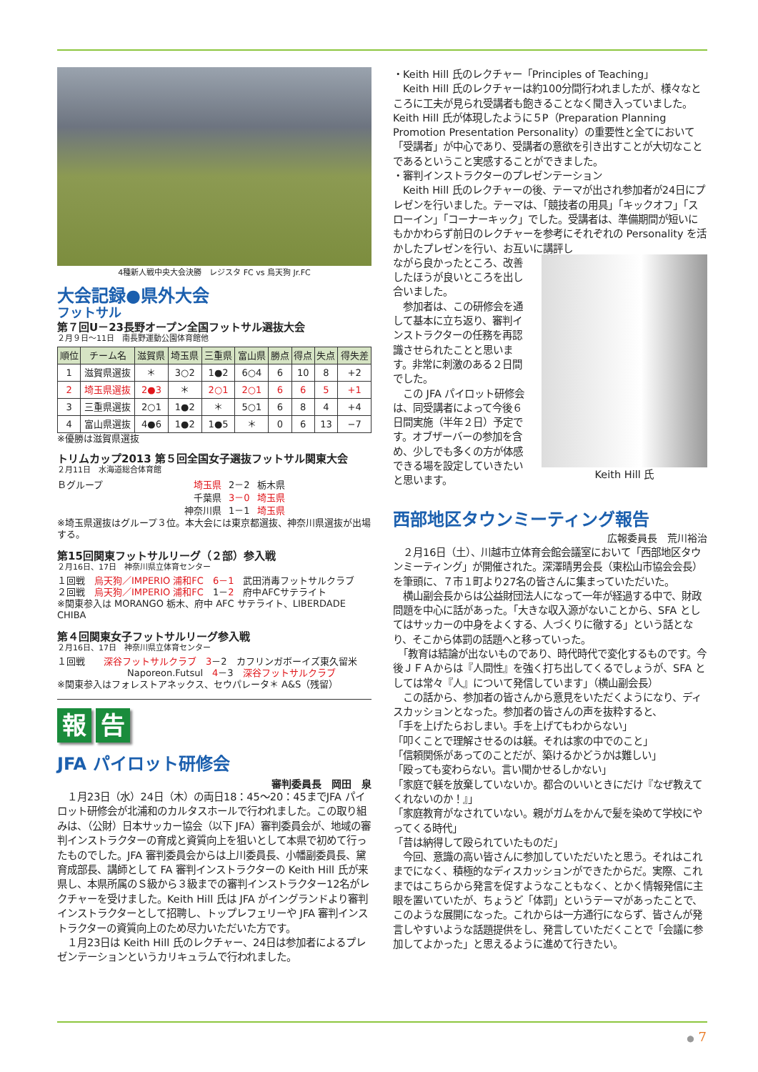4種新人戦中央大会決勝　レジスタ FC vs 烏天狗 Jr.FC
大会記録●県外大会
フットサル
第７回U－23長野オープン全国フットサル選抜大会
２月９日～11日　南長野運動公園体育館他
| 順位 | チーム名 | 滋賀県 | 埼玉県 | 三重県 | 富山県 | 勝点 | 得点 | 失点 | 得失差 |
| --- | --- | --- | --- | --- | --- | --- | --- | --- | --- |
| 1 | 滋賀県選抜 | ＊ | 3○2 | 1●2 | 6○4 | 6 | 10 | 8 | +2 |
| 2 | 埼玉県選抜 | 2●3 | ＊ | 2○1 | 2○1 | 6 | 6 | 5 | +1 |
| 3 | 三重県選抜 | 2○1 | 1●2 | ＊ | 5○1 | 6 | 8 | 4 | +4 |
| 4 | 富山県選抜 | 4●6 | 1●2 | 1●5 | ＊ | 0 | 6 | 13 | −7 |
※優勝は滋賀県選抜
トリムカップ2013 第５回全国女子選抜フットサル関東大会
２月11日　水海道総合体育館
Ｂグループ 埼玉県 2－2 栃木県 千葉県 3－0 埼玉県 神奈川県 1－1 埼玉県
※埼玉県選抜はグループ３位。本大会には東京都選抜、神奈川県選抜が出場する。
第15回関東フットサルリーグ（２部）参入戦
２月16日、17日　神奈川県立体育センター
１回戦　烏天狗／IMPERIO 浦和FC　6－1　武田消毒フットサルクラブ
２回戦　烏天狗／IMPERIO 浦和FC　1－2　府中AFCサテライト
※関東参入は MORANGO 栃木、府中 AFC サテライト、LIBERDADE CHIBA
第４回関東女子フットサルリーグ参入戦
２月16日、17日　神奈川県立体育センター
１回戦　　深谷フットサルクラブ　3－2　カフリンガボーイズ東久留米
Naporeon.Futsul　4－3　深谷フットサルクラブ
※関東参入はフォレストアネックス、セウパレータ＊ A&S（残留）
報告
JFA パイロット研修会
審判委員長　岡田　泉
　１月23日（水）24日（木）の両日18：45～20：45までJFA パイロット研修会が北浦和のカルタスホールで行われました。この取り組みは、（公財）日本サッカー協会（以下 JFA）審判委員会が、地域の審判インストラクターの育成と資質向上を狙いとして本県で初めて行ったものでした。JFA 審判委員会からは上川委員長、小幡副委員長、黛育成部長、講師として FA 審判インストラクターの Keith Hill 氏が来県し、本県所属のＳ級から３級までの審判インストラクター12名がレクチャーを受けました。Keith Hill 氏は JFA がイングランドより審判インストラクターとして招聘し、トップレフェリーや JFA 審判インストラクターの資質向上のため尽力いただいた方です。
　１月23日は Keith Hill 氏のレクチャー、24日は参加者によるプレゼンテーションというカリキュラムで行われました。
・Keith Hill 氏のレクチャー「Principles of Teaching」
　Keith Hill 氏のレクチャーは約100分間行われましたが、様々なところに工夫が見られ受講者も飽きることなく聞き入っていました。Keith Hill 氏が体現したように５P（Preparation Planning Promotion Presentation Personality）の重要性と全てにおいて「受講者」が中心であり、受講者の意欲を引き出すことが大切なことであるということ実感することができました。
・審判インストラクターのプレゼンテーション
　Keith Hill 氏のレクチャーの後、テーマが出され参加者が24日にプレゼンを行いました。テーマは、「競技者の用具」「キックオフ」「スローイン」「コーナーキック」でした。受講者は、準備期間が短いにもかかわらず前日のレクチャーを参考にそれぞれの Personality を活かしたプレゼンを行い、お互いに講評し
ながら良かったところ、改善したほうが良いところを出し合いました。
　参加者は、この研修会を通して基本に立ち返り、審判インストラクターの任務を再認識させられたことと思います。非常に刺激のある２日間でした。
　この JFA パイロット研修会は、同受講者によって今後６日間実施（半年２日）予定です。オブザーバーの参加を含め、少しでも多くの方が体感できる場を設定していきたいと思います。
Keith Hill 氏
西部地区タウンミーティング報告
広報委員長　荒川裕治
　２月16日（土）、川越市立体育会館会議室において「西部地区タウンミーティング」が開催された。深澤晴男会長（東松山市協会会長）を筆頭に、７市１町より27名の皆さんに集まっていただいた。
　横山副会長からは公益財団法人になって一年が経過する中で、財政問題を中心に話があった。「大きな収入源がないことから、SFA としてはサッカーの中身をよくする、人づくりに徹する」という話となり、そこから体罰の話題へと移っていった。
　「教育は結論が出ないものであり、時代時代で変化するものです。今後ＪＦＡからは『人間性』を強く打ち出してくるでしょうが、SFA としては常々『人』について発信しています」（横山副会長）
　この話から、参加者の皆さんから意見をいただくようになり、ディスカッションとなった。参加者の皆さんの声を抜粋すると、
「手を上げたらおしまい。手を上げてもわからない」
「叩くことで理解させるのは躾。それは家の中でのこと」
「信頼関係があってのことだが、築けるかどうかは難しい」
「殴っても変わらない。言い聞かせるしかない」
「家庭で躾を放棄していないか。都合のいいときにだけ『なぜ教えてくれないのか！』」
「家庭教育がなされていない。親がガムをかんで髪を染めて学校にやってくる時代」
「昔は納得して殴られていたものだ」
　今回、意識の高い皆さんに参加していただいたと思う。それはこれまでになく、積極的なディスカッションができたからだ。実際、これまではこちらから発言を促すようなこともなく、とかく情報発信に主眼を置いていたが、ちょうど「体罰」というテーマがあったことで、このような展開になった。これからは一方通行にならず、皆さんが発言しやすいような話題提供をし、発言していただくことで「会議に参加してよかった」と思えるように進めて行きたい。
● 7